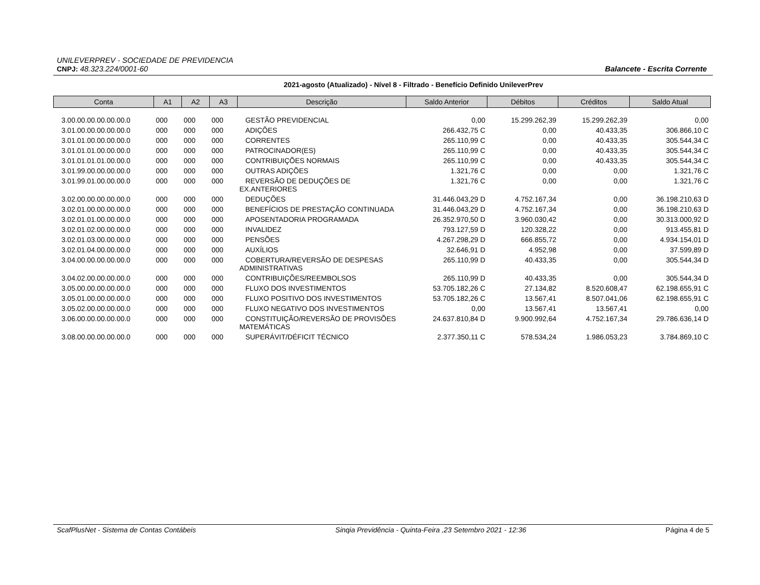UNILEVERPREV - SOCIEDADE DE PREVIDENCIA
CNPJ: 48.323.224/0001-60
Balancete - Escrita Corrente
2021-agosto (Atualizado) - Nível 8 - Filtrado - Benefício Definido UnileverPrev
| Conta | A1 | A2 | A3 | Descrição | Saldo Anterior | Débitos | Créditos | Saldo Atual |
| --- | --- | --- | --- | --- | --- | --- | --- | --- |
| 3.00.00.00.00.00.00.0 | 000 | 000 | 000 | GESTÃO PREVIDENCIAL | 0,00 | 15.299.262,39 | 15.299.262,39 | 0,00 |
| 3.01.00.00.00.00.00.0 | 000 | 000 | 000 | ADIÇÕES | 266.432,75 C | 0,00 | 40.433,35 | 306.866,10 C |
| 3.01.01.00.00.00.00.0 | 000 | 000 | 000 | CORRENTES | 265.110,99 C | 0,00 | 40.433,35 | 305.544,34 C |
| 3.01.01.01.00.00.00.0 | 000 | 000 | 000 | PATROCINADOR(ES) | 265.110,99 C | 0,00 | 40.433,35 | 305.544,34 C |
| 3.01.01.01.01.00.00.0 | 000 | 000 | 000 | CONTRIBUIÇÕES NORMAIS | 265.110,99 C | 0,00 | 40.433,35 | 305.544,34 C |
| 3.01.99.00.00.00.00.0 | 000 | 000 | 000 | OUTRAS ADIÇÕES | 1.321,76 C | 0,00 | 0,00 | 1.321,76 C |
| 3.01.99.01.00.00.00.0 | 000 | 000 | 000 | REVERSÃO DE DEDUÇÕES DE EX.ANTERIORES | 1.321,76 C | 0,00 | 0,00 | 1.321,76 C |
| 3.02.00.00.00.00.00.0 | 000 | 000 | 000 | DEDUÇÕES | 31.446.043,29 D | 4.752.167,34 | 0,00 | 36.198.210,63 D |
| 3.02.01.00.00.00.00.0 | 000 | 000 | 000 | BENEFÍCIOS DE PRESTAÇÃO CONTINUADA | 31.446.043,29 D | 4.752.167,34 | 0,00 | 36.198.210,63 D |
| 3.02.01.01.00.00.00.0 | 000 | 000 | 000 | APOSENTADORIA PROGRAMADA | 26.352.970,50 D | 3.960.030,42 | 0,00 | 30.313.000,92 D |
| 3.02.01.02.00.00.00.0 | 000 | 000 | 000 | INVALIDEZ | 793.127,59 D | 120.328,22 | 0,00 | 913.455,81 D |
| 3.02.01.03.00.00.00.0 | 000 | 000 | 000 | PENSÕES | 4.267.298,29 D | 666.855,72 | 0,00 | 4.934.154,01 D |
| 3.02.01.04.00.00.00.0 | 000 | 000 | 000 | AUXÍLIOS | 32.646,91 D | 4.952,98 | 0,00 | 37.599,89 D |
| 3.04.00.00.00.00.00.0 | 000 | 000 | 000 | COBERTURA/REVERSÃO DE DESPESAS ADMINISTRATIVAS | 265.110,99 D | 40.433,35 | 0,00 | 305.544,34 D |
| 3.04.02.00.00.00.00.0 | 000 | 000 | 000 | CONTRIBUIÇÕES/REEMBOLSOS | 265.110,99 D | 40.433,35 | 0,00 | 305.544,34 D |
| 3.05.00.00.00.00.00.0 | 000 | 000 | 000 | FLUXO DOS INVESTIMENTOS | 53.705.182,26 C | 27.134,82 | 8.520.608,47 | 62.198.655,91 C |
| 3.05.01.00.00.00.00.0 | 000 | 000 | 000 | FLUXO POSITIVO DOS INVESTIMENTOS | 53.705.182,26 C | 13.567,41 | 8.507.041,06 | 62.198.655,91 C |
| 3.05.02.00.00.00.00.0 | 000 | 000 | 000 | FLUXO NEGATIVO DOS INVESTIMENTOS | 0,00 | 13.567,41 | 13.567,41 | 0,00 |
| 3.06.00.00.00.00.00.0 | 000 | 000 | 000 | CONSTITUIÇÃO/REVERSÃO DE PROVISÕES MATEMÁTICAS | 24.637.810,84 D | 9.900.992,64 | 4.752.167,34 | 29.786.636,14 D |
| 3.08.00.00.00.00.00.0 | 000 | 000 | 000 | SUPERÁVIT/DÉFICIT TÉCNICO | 2.377.350,11 C | 578.534,24 | 1.986.053,23 | 3.784.869,10 C |
ScafPlusNet - Sistema de Contas Contábeis Sinqia Previdência - Quinta-Feira ,23 Setembro 2021 - 12:36 Página 4 de 5